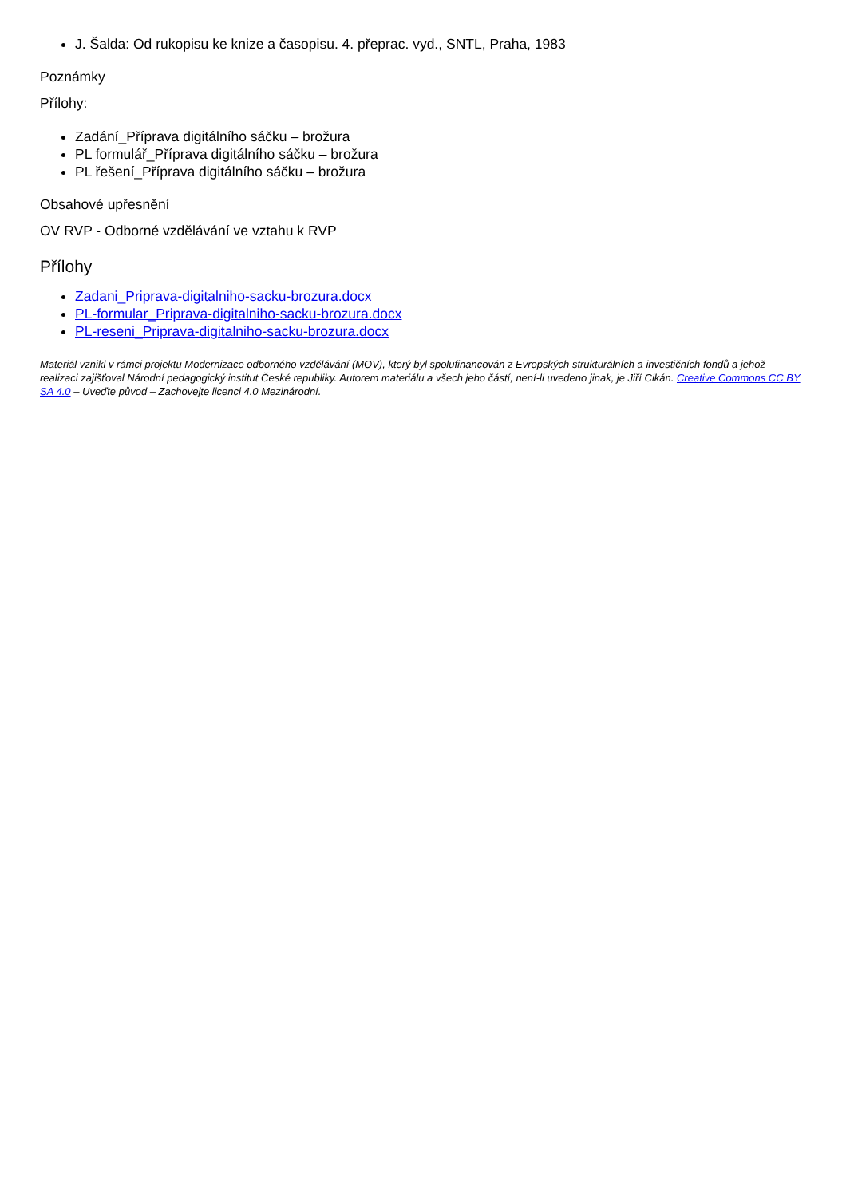J. Šalda: Od rukopisu ke knize a časopisu. 4. přeprac. vyd., SNTL, Praha, 1983
Poznámky
Přílohy:
Zadání_Příprava digitálního sáčku – brožura
PL formulář_Příprava digitálního sáčku – brožura
PL řešení_Příprava digitálního sáčku – brožura
Obsahové upřesnění
OV RVP - Odborné vzdělávání ve vztahu k RVP
Přílohy
Zadani_Priprava-digitalniho-sacku-brozura.docx
PL-formular_Priprava-digitalniho-sacku-brozura.docx
PL-reseni_Priprava-digitalniho-sacku-brozura.docx
Materiál vznikl v rámci projektu Modernizace odborného vzdělávání (MOV), který byl spolufinancován z Evropských strukturálních a investičních fondů a jehož realizaci zajišťoval Národní pedagogický institut České republiky. Autorem materiálu a všech jeho částí, není-li uvedeno jinak, je Jiří Cikán. Creative Commons CC BY SA 4.0 – Uveďte původ – Zachovejte licenci 4.0 Mezinárodní.